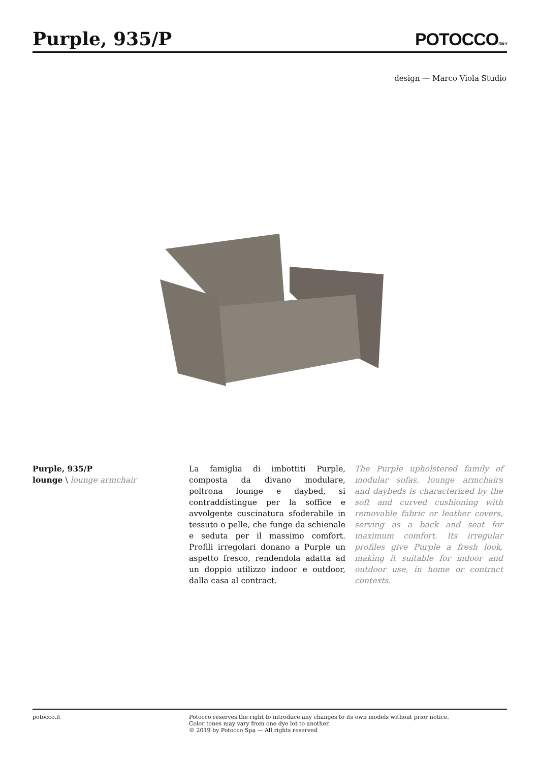Purple, 935/P
POTOCCOITALY
design — Marco Viola Studio
Purple, 935/P
lounge \ lounge armchair
La famiglia di imbottiti Purple, composta da divano modulare, poltrona lounge e daybed, si contraddistingue per la soffice e avvolgente cuscinatura sfoderabile in tessuto o pelle, che funge da schienale e seduta per il massimo comfort. Profili irregolari donano a Purple un aspetto fresco, rendendola adatta ad un doppio utilizzo indoor e outdoor, dalla casa al contract.
The Purple upholstered family of modular sofas, lounge armchairs and daybeds is characterized by the soft and curved cushioning with removable fabric or leather covers, serving as a back and seat for maximum comfort. Its irregular profiles give Purple a fresh look, making it suitable for indoor and outdoor use, in home or contract contexts.
potocco.it Potocco reserves the right to introduce any changes to its own models without prior notice.
Color tones may vary from one dye lot to another.
© 2019 by Potocco Spa — All rights reserved